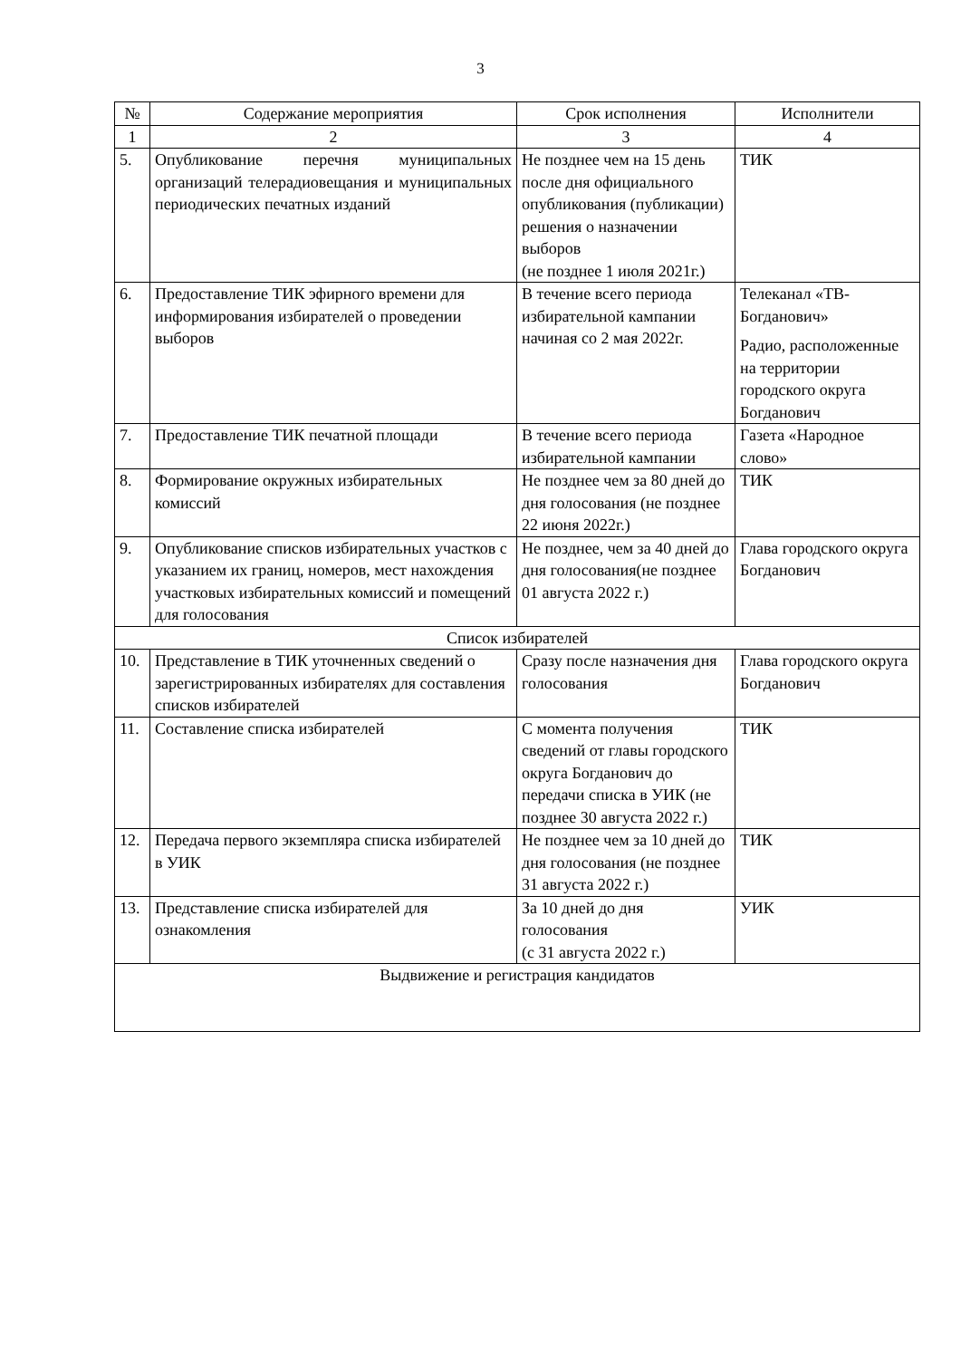3
| № | Содержание мероприятия | Срок исполнения | Исполнители |
| --- | --- | --- | --- |
| 1 | 2 | 3 | 4 |
| 5. | Опубликование перечня муниципальных организаций телерадиовещания и муниципальных периодических печатных изданий | Не позднее чем на 15 день после дня официального опубликования (публикации) решения о назначении выборов (не позднее 1 июля 2021г.) | ТИК |
| 6. | Предоставление ТИК эфирного времени для информирования избирателей о проведении выборов | В течение всего периода избирательной кампании начиная со 2 мая 2022г. | Телеканал «ТВ-Богданович» Радио, расположенные на территории городского округа Богданович |
| 7. | Предоставление ТИК печатной площади | В течение всего периода избирательной кампании | Газета «Народное слово» |
| 8. | Формирование окружных избирательных комиссий | Не позднее чем за 80 дней до дня голосования (не позднее 22 июня 2022г.) | ТИК |
| 9. | Опубликование списков избирательных участков с указанием их границ, номеров, мест нахождения участковых избирательных комиссий и помещений для голосования | Не позднее, чем за 40 дней до дня голосования(не позднее 01 августа 2022 г.) | Глава городского округа Богданович |
| Список избирателей | | | |
| 10. | Представление в ТИК уточненных сведений о зарегистрированных избирателях для составления списков избирателей | Сразу после назначения дня голосования | Глава городского округа Богданович |
| 11. | Составление списка избирателей | С момента получения сведений от главы городского округа Богданович до передачи списка в УИК (не позднее 30 августа 2022 г.) | ТИК |
| 12. | Передача первого экземпляра списка избирателей в УИК | Не позднее чем за 10 дней до дня голосования (не позднее 31 августа 2022 г.) | ТИК |
| 13. | Представление списка избирателей для ознакомления | За 10 дней до дня голосования (с 31 августа 2022 г.) | УИК |
| Выдвижение и регистрация кандидатов | | | |